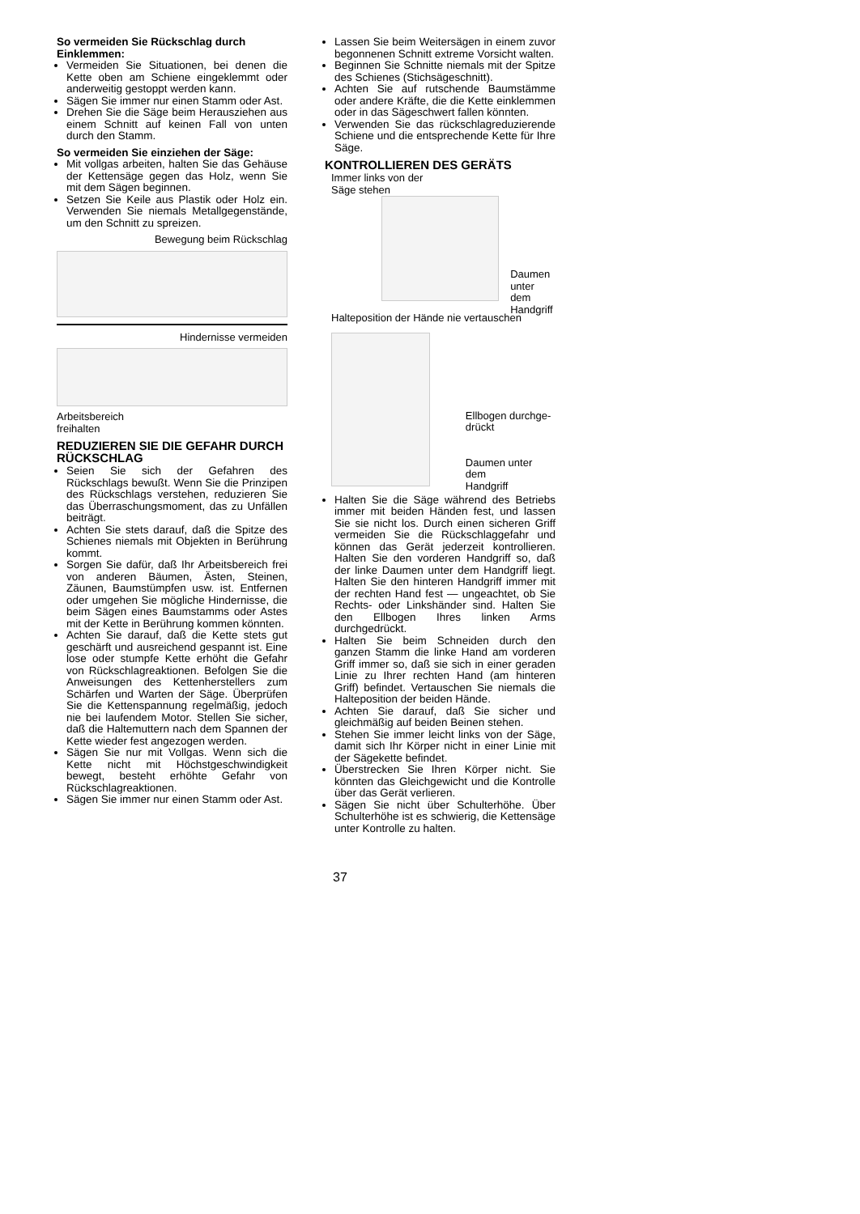So vermeiden Sie Rückschlag durch Einklemmen:
Vermeiden Sie Situationen, bei denen die Kette oben am Schiene eingeklemmt oder anderweitig gestoppt werden kann.
Sägen Sie immer nur einen Stamm oder Ast.
Drehen Sie die Säge beim Herausziehen aus einem Schnitt auf keinen Fall von unten durch den Stamm.
So vermeiden Sie einziehen der Säge:
Mit vollgas arbeiten, halten Sie das Gehäuse der Kettensäge gegen das Holz, wenn Sie mit dem Sägen beginnen.
Setzen Sie Keile aus Plastik oder Holz ein. Verwenden Sie niemals Metallgegenstände, um den Schnitt zu spreizen.
Bewegung beim Rückschlag
Hindernisse vermeiden
Arbeitsbereich
freihalten
REDUZIEREN SIE DIE GEFAHR DURCH RÜCKSCHLAG
Seien Sie sich der Gefahren des Rückschlags bewußt. Wenn Sie die Prinzipen des Rückschlags verstehen, reduzieren Sie das Überraschungsmoment, das zu Unfällen beiträgt.
Achten Sie stets darauf, daß die Spitze des Schienes niemals mit Objekten in Berührung kommt.
Sorgen Sie dafür, daß Ihr Arbeitsbereich frei von anderen Bäumen, Ästen, Steinen, Zäunen, Baumstümpfen usw. ist. Entfernen oder umgehen Sie mögliche Hindernisse, die beim Sägen eines Baumstamms oder Astes mit der Kette in Berührung kommen könnten.
Achten Sie darauf, daß die Kette stets gut geschärft und ausreichend gespannt ist. Eine lose oder stumpfe Kette erhöht die Gefahr von Rückschlagreaktionen. Befolgen Sie die Anweisungen des Kettenherstellers zum Schärfen und Warten der Säge. Überprüfen Sie die Kettenspannung regelmäßig, jedoch nie bei laufendem Motor. Stellen Sie sicher, daß die Haltemuttern nach dem Spannen der Kette wieder fest angezogen werden.
Sägen Sie nur mit Vollgas. Wenn sich die Kette nicht mit Höchstgeschwindigkeit bewegt, besteht erhöhte Gefahr von Rückschlagreaktionen.
Sägen Sie immer nur einen Stamm oder Ast.
Lassen Sie beim Weitersägen in einem zuvor begonnenen Schnitt extreme Vorsicht walten.
Beginnen Sie Schnitte niemals mit der Spitze des Schienes (Stichsägeschnitt).
Achten Sie auf rutschende Baumstämme oder andere Kräfte, die die Kette einklemmen oder in das Sägeschwert fallen könnten.
Verwenden Sie das rückschlagreduzierende Schiene und die entsprechende Kette für Ihre Säge.
KONTROLLIEREN DES GERÄTS
Immer links von der
Säge stehen
Daumen
unter dem
Handgriff
Halteposition der Hände nie vertauschen
Ellbogen durchge-
drückt
Daumen unter dem
Handgriff
Halten Sie die Säge während des Betriebs immer mit beiden Händen fest, und lassen Sie sie nicht los. Durch einen sicheren Griff vermeiden Sie die Rückschlaggefahr und können das Gerät jederzeit kontrollieren. Halten Sie den vorderen Handgriff so, daß der linke Daumen unter dem Handgriff liegt. Halten Sie den hinteren Handgriff immer mit der rechten Hand fest — ungeachtet, ob Sie Rechts- oder Linkshänder sind. Halten Sie den Ellbogen Ihres linken Arms durchgedrückt.
Halten Sie beim Schneiden durch den ganzen Stamm die linke Hand am vorderen Griff immer so, daß sie sich in einer geraden Linie zu Ihrer rechten Hand (am hinteren Griff) befindet. Vertauschen Sie niemals die Halteposition der beiden Hände.
Achten Sie darauf, daß Sie sicher und gleichmäßig auf beiden Beinen stehen.
Stehen Sie immer leicht links von der Säge, damit sich Ihr Körper nicht in einer Linie mit der Sägekette befindet.
Überstrecken Sie Ihren Körper nicht. Sie könnten das Gleichgewicht und die Kontrolle über das Gerät verlieren.
Sägen Sie nicht über Schulterhöhe. Über Schulterhöhe ist es schwierig, die Kettensäge unter Kontrolle zu halten.
37